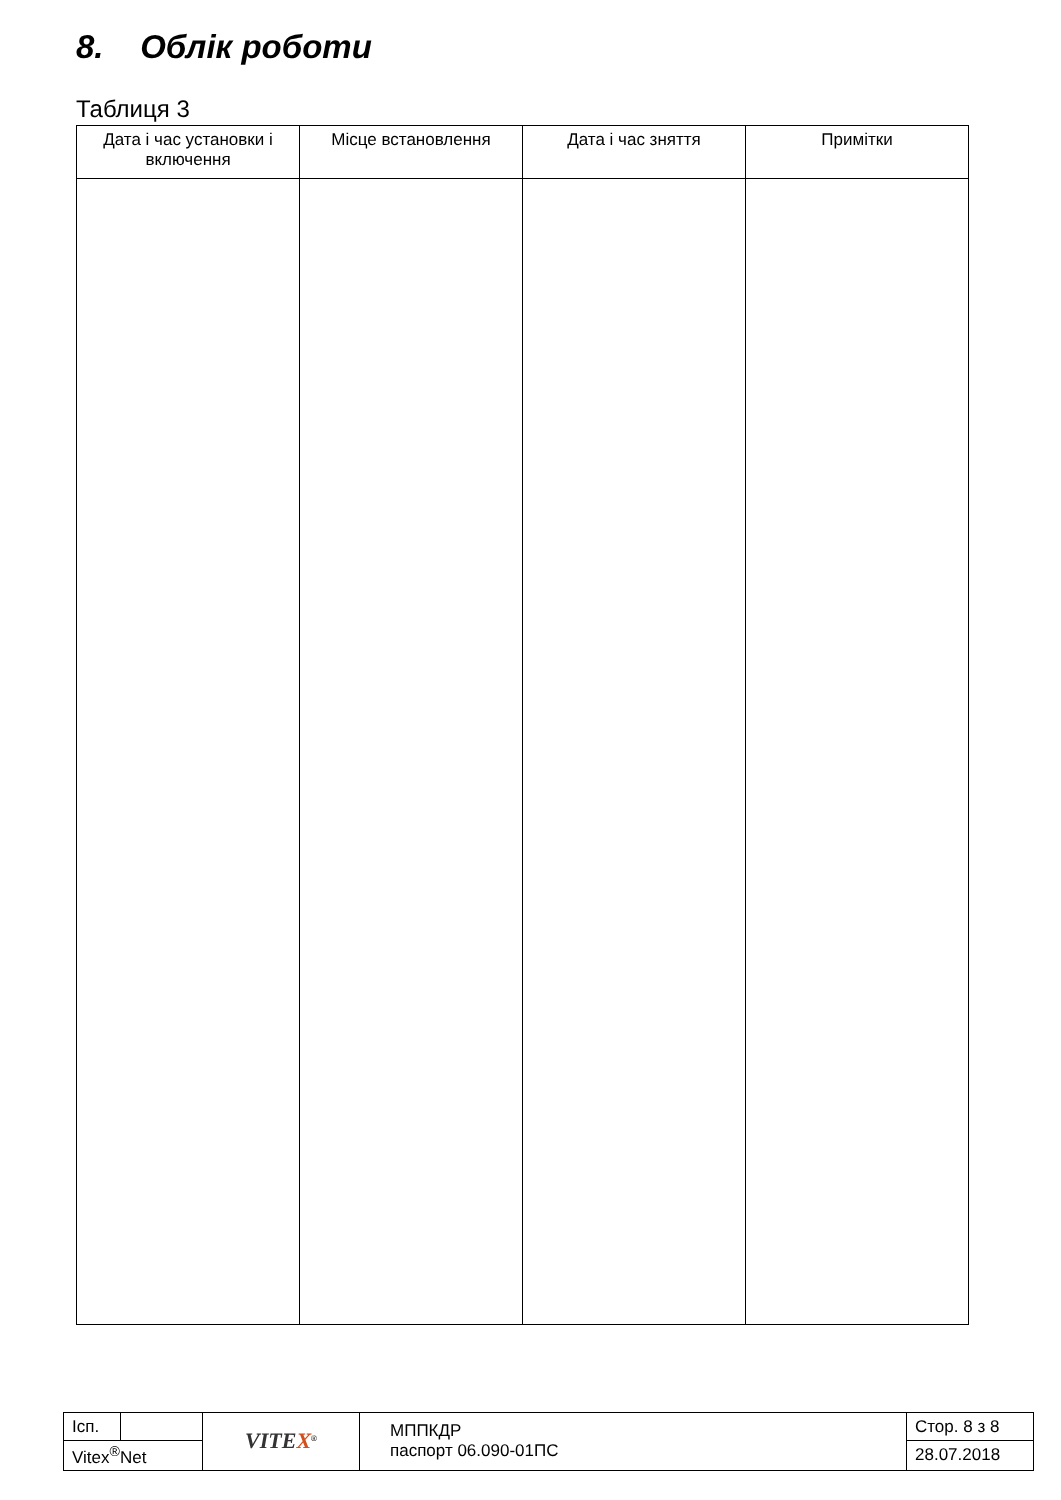8. Облік роботи
Таблиця 3
| Дата і час установки і включення | Місце встановлення | Дата і час зняття | Примітки |
| --- | --- | --- | --- |
| Ісп. | | VITE X<sup>®</sup> | МППКДР паспорт 06.090-01ПС | Стор. 8 з 8 |
| Vitex<sup>®</sup>Net | | | | 28.07.2018 |